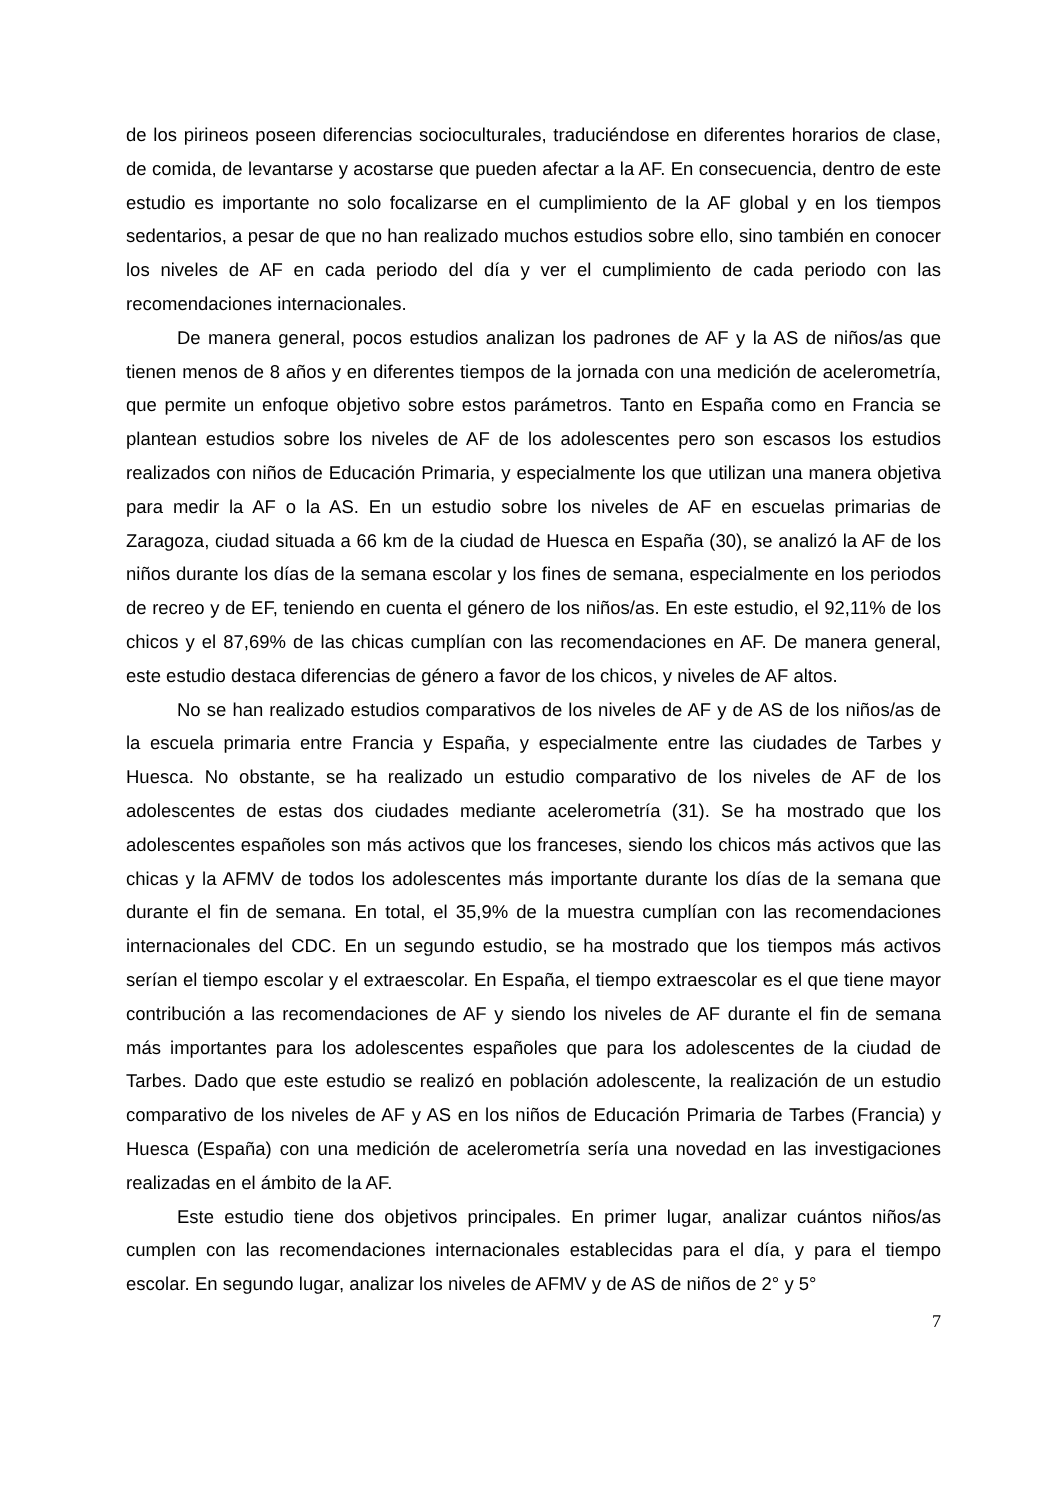de los pirineos poseen diferencias socioculturales, traduciéndose en diferentes horarios de clase, de comida, de levantarse y acostarse que pueden afectar a la AF. En consecuencia, dentro de este estudio es importante no solo focalizarse en el cumplimiento de la AF global y en los tiempos sedentarios, a pesar de que no han realizado muchos estudios sobre ello, sino también en conocer los niveles de AF en cada periodo del día y ver el cumplimiento de cada periodo con las recomendaciones internacionales.
De manera general, pocos estudios analizan los padrones de AF y la AS de niños/as que tienen menos de 8 años y en diferentes tiempos de la jornada con una medición de acelerometría, que permite un enfoque objetivo sobre estos parámetros. Tanto en España como en Francia se plantean estudios sobre los niveles de AF de los adolescentes pero son escasos los estudios realizados con niños de Educación Primaria, y especialmente los que utilizan una manera objetiva para medir la AF o la AS. En un estudio sobre los niveles de AF en escuelas primarias de Zaragoza, ciudad situada a 66 km de la ciudad de Huesca en España (30), se analizó la AF de los niños durante los días de la semana escolar y los fines de semana, especialmente en los periodos de recreo y de EF, teniendo en cuenta el género de los niños/as. En este estudio, el 92,11% de los chicos y el 87,69% de las chicas cumplían con las recomendaciones en AF. De manera general, este estudio destaca diferencias de género a favor de los chicos, y niveles de AF altos.
No se han realizado estudios comparativos de los niveles de AF y de AS de los niños/as de la escuela primaria entre Francia y España, y especialmente entre las ciudades de Tarbes y Huesca. No obstante, se ha realizado un estudio comparativo de los niveles de AF de los adolescentes de estas dos ciudades mediante acelerometría (31). Se ha mostrado que los adolescentes españoles son más activos que los franceses, siendo los chicos más activos que las chicas y la AFMV de todos los adolescentes más importante durante los días de la semana que durante el fin de semana. En total, el 35,9% de la muestra cumplían con las recomendaciones internacionales del CDC. En un segundo estudio, se ha mostrado que los tiempos más activos serían el tiempo escolar y el extraescolar. En España, el tiempo extraescolar es el que tiene mayor contribución a las recomendaciones de AF y siendo los niveles de AF durante el fin de semana más importantes para los adolescentes españoles que para los adolescentes de la ciudad de Tarbes. Dado que este estudio se realizó en población adolescente, la realización de un estudio comparativo de los niveles de AF y AS en los niños de Educación Primaria de Tarbes (Francia) y Huesca (España) con una medición de acelerometría sería una novedad en las investigaciones realizadas en el ámbito de la AF.
Este estudio tiene dos objetivos principales. En primer lugar, analizar cuántos niños/as cumplen con las recomendaciones internacionales establecidas para el día, y para el tiempo escolar. En segundo lugar, analizar los niveles de AFMV y de AS de niños de 2° y 5°
7